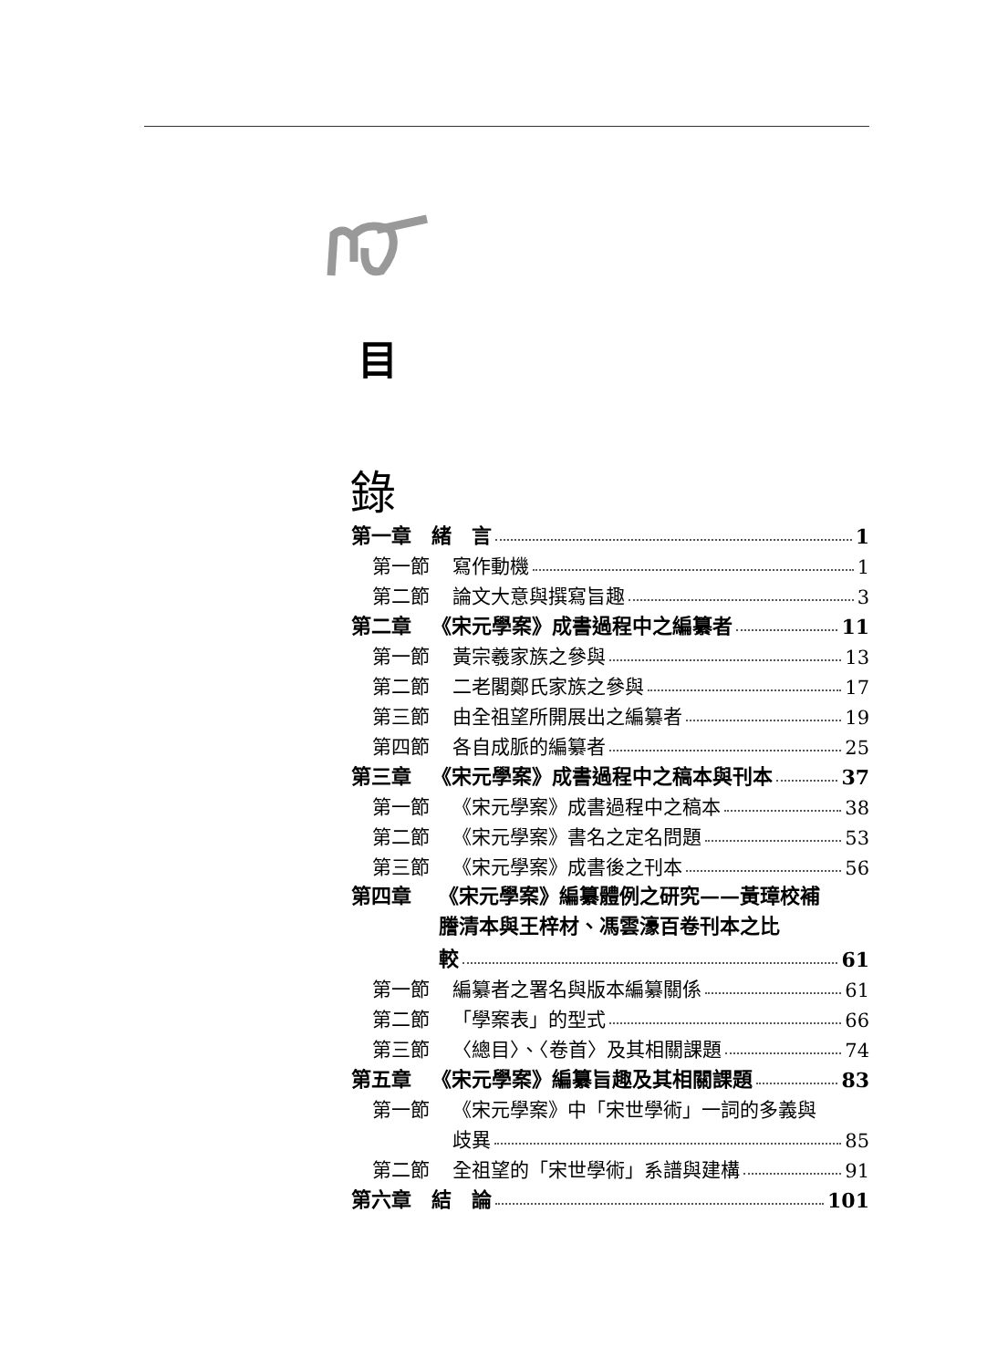目
錄
第一章 緒　言 1
第一節 寫作動機 1
第二節 論文大意與撰寫旨趣 3
第二章 《宋元學案》成書過程中之編纂者 11
第一節 黃宗羲家族之參與 13
第二節 二老閣鄭氏家族之參與 17
第三節 由全祖望所開展出之編纂者 19
第四節 各自成脈的編纂者 25
第三章 《宋元學案》成書過程中之稿本與刊本 37
第一節 《宋元學案》成書過程中之稿本 38
第二節 《宋元學案》書名之定名問題 53
第三節 《宋元學案》成書後之刊本 56
第四章 《宋元學案》編纂體例之研究——黃璋校補謄清本與王梓材、馮雲濠百卷刊本之比
較 61
第一節 編纂者之署名與版本編纂關係 61
第二節 「學案表」的型式 66
第三節 〈總目〉、〈卷首〉及其相關課題 74
第五章 《宋元學案》編纂旨趣及其相關課題 83
第一節 《宋元學案》中「宋世學術」一詞的多義與
歧異 85
第二節 全祖望的「宋世學術」系譜與建構 91
第六章 結　論 101